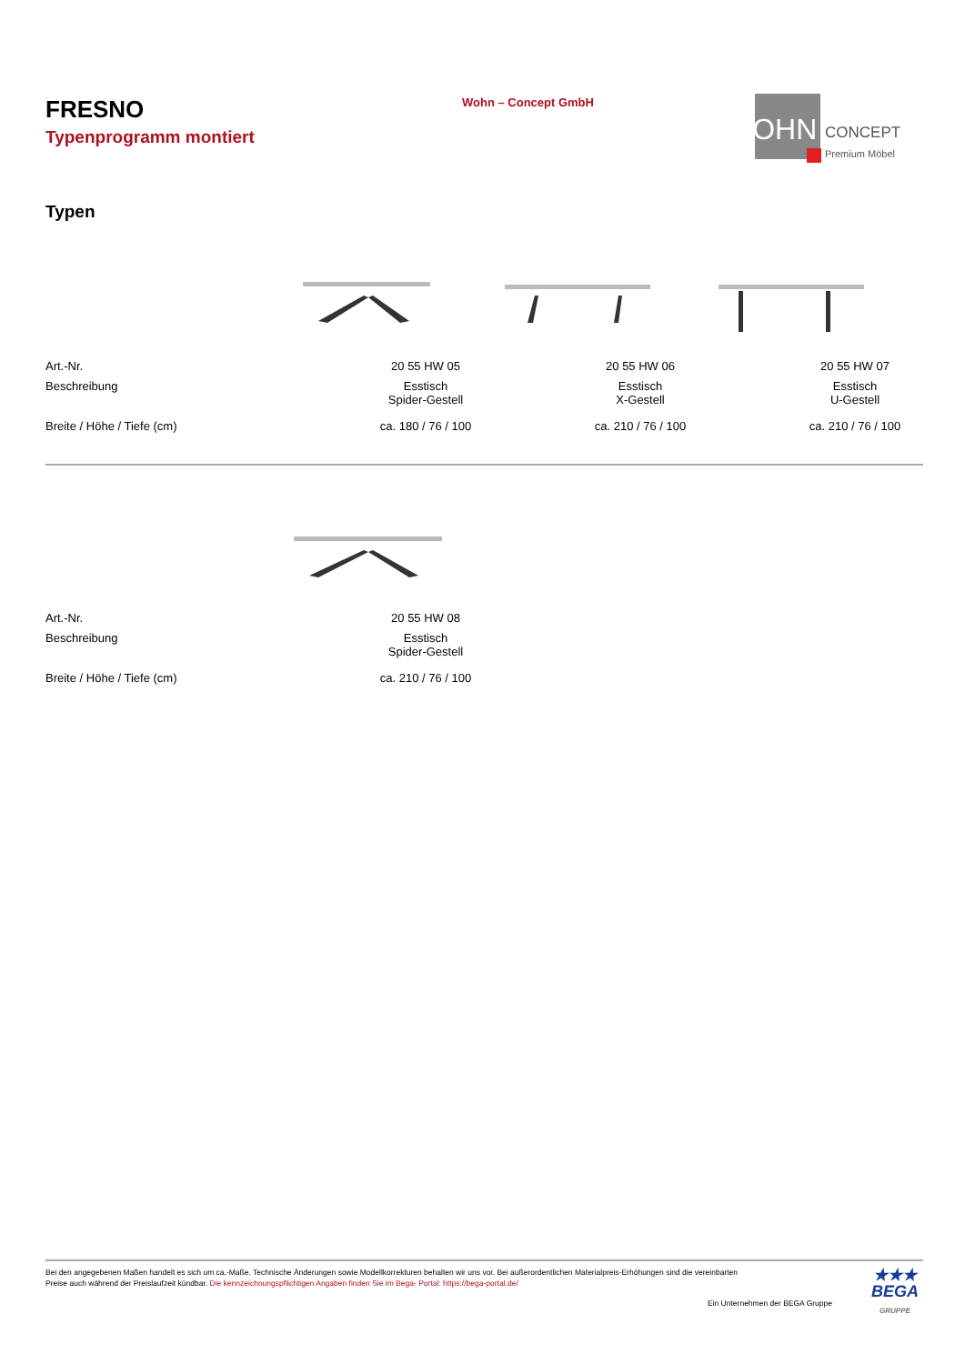FRESNO
Typenprogramm montiert
Wohn – Concept GmbH
WOHN
CONCEPT
Premium Möbel
Typen
| Art.-Nr. | 20 55 HW 05 | 20 55 HW 06 | 20 55 HW 07 |
| Beschreibung | Esstisch Spider-Gestell | Esstisch X-Gestell | Esstisch U-Gestell |
| Breite / Höhe / Tiefe (cm) | ca. 180 / 76 / 100 | ca. 210 / 76 / 100 | ca. 210 / 76 / 100 |
| Art.-Nr. | 20 55 HW 08 |
| Beschreibung | Esstisch Spider-Gestell |
| Breite / Höhe / Tiefe (cm) | ca. 210 / 76 / 100 |
Bei den angegebenen Maßen handelt es sich um ca.-Maße. Technische Änderungen sowie Modellkorrekturen behalten wir uns vor. Bei außerordentlichen Materialpreis-Erhöhungen sind die vereinbarten
Preise auch während der Preislaufzeit kündbar. Die kennzeichnungspflichtigen Angaben finden Sie im Bega- Portal: https://bega-portal.de/
Ein Unternehmen der BEGA Gruppe
★★★
BEGA
GRUPPE